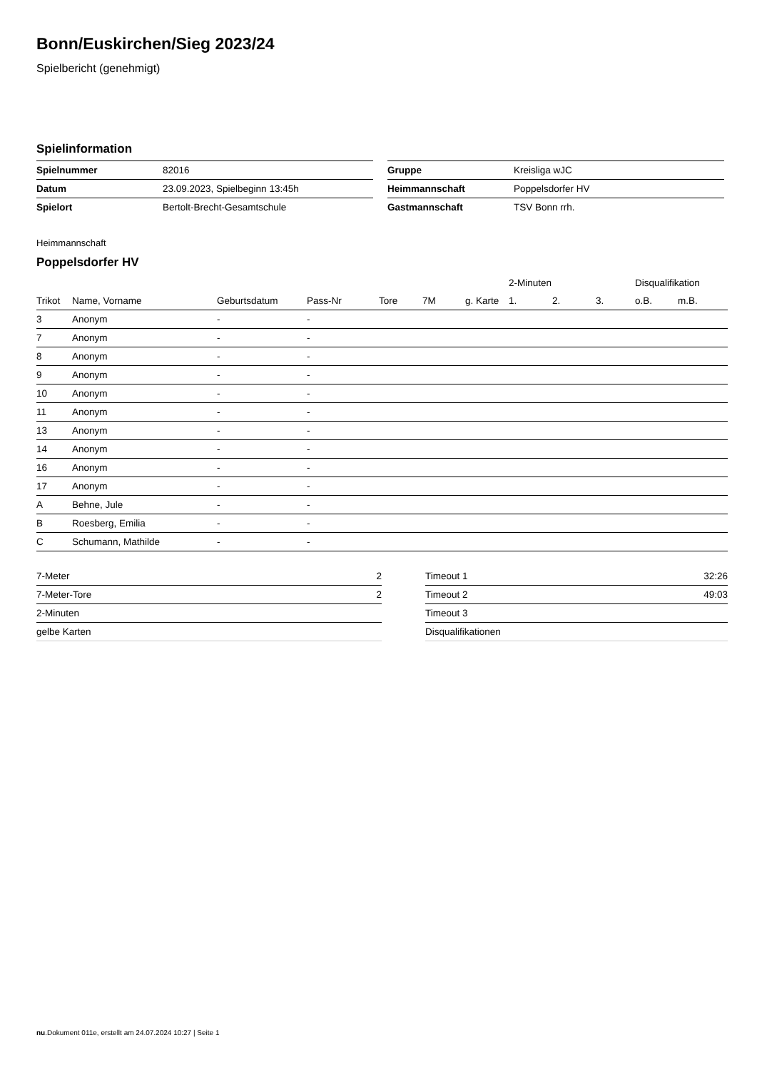Bonn/Euskirchen/Sieg 2023/24
Spielbericht (genehmigt)
Spielinformation
| Spielnummer | 82016 |
| Datum | 23.09.2023, Spielbeginn 13:45h |
| Spielort | Bertolt-Brecht-Gesamtschule |
| Gruppe | Kreisliga wJC |
| Heimmannschaft | Poppelsdorfer HV |
| Gastmannschaft | TSV Bonn rrh. |
Heimmannschaft
Poppelsdorfer HV
| | | | | | | | 2-Minuten | | | Disqualifikation | |
| --- | --- | --- | --- | --- | --- | --- | --- | --- | --- | --- | --- |
| Trikot | Name, Vorname | Geburtsdatum | Pass-Nr | Tore | 7M | g. Karte | 1. | 2. | 3. | o.B. | m.B. |
| 3 | Anonym | - | - | | | | | | | | |
| 7 | Anonym | - | - | | | | | | | | |
| 8 | Anonym | - | - | | | | | | | | |
| 9 | Anonym | - | - | | | | | | | | |
| 10 | Anonym | - | - | | | | | | | | |
| 11 | Anonym | - | - | | | | | | | | |
| 13 | Anonym | - | - | | | | | | | | |
| 14 | Anonym | - | - | | | | | | | | |
| 16 | Anonym | - | - | | | | | | | | |
| 17 | Anonym | - | - | | | | | | | | |
| A | Behne, Jule | - | - | | | | | | | | |
| B | Roesberg, Emilia | - | - | | | | | | | | |
| C | Schumann, Mathilde | - | - | | | | | | | | |
| 7-Meter | 2 |
| 7-Meter-Tore | 2 |
| 2-Minuten | |
| gelbe Karten | |
| Timeout 1 | 32:26 |
| Timeout 2 | 49:03 |
| Timeout 3 | |
| Disqualifikationen | |
nu.Dokument 011e, erstellt am 24.07.2024 10:27 | Seite 1